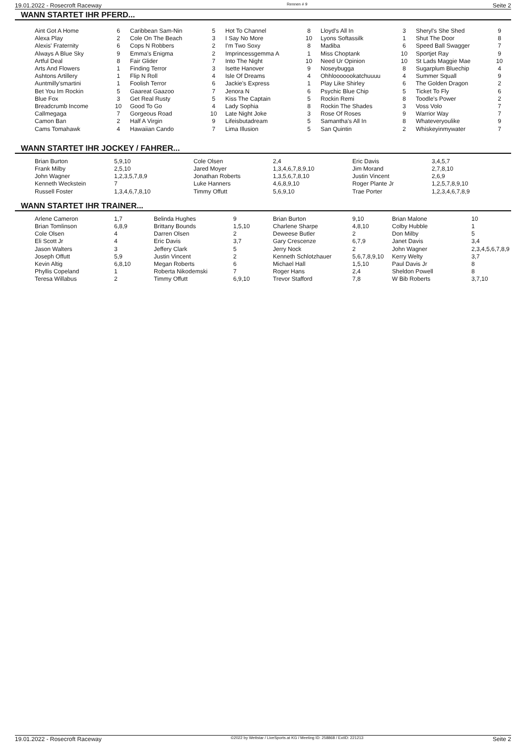19.01.2022 - Rosecroft Raceway Rennen # 9 Seite 2
WANN STARTET IHR PFERD...
| Aint Got A Home | 6 | Caribbean Sam-Nin | 5 | Hot To Channel | 8 | Lloyd's All In | 3 | Sheryl's She Shed | 9 |
| Alexa Play | 2 | Cole On The Beach | 3 | I Say No More | 10 | Lyons Softassilk | 1 | Shut The Door | 8 |
| Alexis' Fraternity | 6 | Cops N Robbers | 2 | I'm Two Soxy | 8 | Madiba | 6 | Speed Ball Swagger | 7 |
| Always A Blue Sky | 9 | Emma's Enigma | 2 | Imprincessgemma A | 1 | Miss Choptank | 10 | Sportjet Ray | 9 |
| Artful Deal | 8 | Fair Glider | 7 | Into The Night | 10 | Need Ur Opinion | 10 | St Lads Maggie Mae | 10 |
| Arts And Flowers | 1 | Finding Terror | 3 | Isette Hanover | 9 | Noseybugga | 8 | Sugarplum Bluechip | 4 |
| Ashtons Artillery | 1 | Flip N Roll | 4 | Isle Of Dreams | 4 | Ohhlooooookatchuuuu | 4 | Summer Squall | 9 |
| Auntmilly'smartini | 1 | Foolish Terror | 6 | Jackie's Express | 1 | Play Like Shirley | 6 | The Golden Dragon | 2 |
| Bet You Im Rockin | 5 | Gaareat Gaazoo | 7 | Jenora N | 6 | Psychic Blue Chip | 5 | Ticket To Fly | 6 |
| Blue Fox | 3 | Get Real Rusty | 5 | Kiss The Captain | 5 | Rockin Remi | 8 | Toodle's Power | 2 |
| Breadcrumb Income | 10 | Good To Go | 4 | Lady Sophia | 8 | Rockin The Shades | 3 | Voss Volo | 7 |
| Callmegaga | 7 | Gorgeous Road | 10 | Late Night Joke | 3 | Rose Of Roses | 9 | Warrior Way | 7 |
| Camon Ban | 2 | Half A Virgin | 9 | Lifeisbutadream | 5 | Samantha's All In | 8 | Whateveryoulike | 9 |
| Cams Tomahawk | 4 | Hawaiian Cando | 7 | Lima Illusion | 5 | San Quintin | 2 | Whiskeyinmywater | 7 |
WANN STARTET IHR JOCKEY / FAHRER...
| Brian Burton | 5,9,10 | Cole Olsen | 2,4 | Eric Davis | 3,4,5,7 |
| Frank Milby | 2,5,10 | Jared Moyer | 1,3,4,6,7,8,9,10 | Jim Morand | 2,7,8,10 |
| John Wagner | 1,2,3,5,7,8,9 | Jonathan Roberts | 1,3,5,6,7,8,10 | Justin Vincent | 2,6,9 |
| Kenneth Weckstein | 7 | Luke Hanners | 4,6,8,9,10 | Roger Plante Jr | 1,2,5,7,8,9,10 |
| Russell Foster | 1,3,4,6,7,8,10 | Timmy Offutt | 5,6,9,10 | Trae Porter | 1,2,3,4,6,7,8,9 |
WANN STARTET IHR TRAINER...
| Arlene Cameron | 1,7 | Belinda Hughes | 9 | Brian Burton | 9,10 | Brian Malone | 10 |
| Brian Tomlinson | 6,8,9 | Brittany Bounds | 1,5,10 | Charlene Sharpe | 4,8,10 | Colby Hubble | 1 |
| Cole Olsen | 4 | Darren Olsen | 2 | Deweese Butler | 2 | Don Milby | 5 |
| Eli Scott Jr | 4 | Eric Davis | 3,7 | Gary Crescenze | 6,7,9 | Janet Davis | 3,4 |
| Jason Walters | 3 | Jeffery Clark | 5 | Jerry Nock | 2 | John Wagner | 2,3,4,5,6,7,8,9 |
| Joseph Offutt | 5,9 | Justin Vincent | 2 | Kenneth Schlotzhauer | 5,6,7,8,9,10 | Kerry Welty | 3,7 |
| Kevin Altig | 6,8,10 | Megan Roberts | 6 | Michael Hall | 1,5,10 | Paul Davis Jr | 8 |
| Phyllis Copeland | 1 | Roberta Nikodemski | 7 | Roger Hans | 2,4 | Sheldon Powell | 8 |
| Teresa Willabus | 2 | Timmy Offutt | 6,9,10 | Trevor Stafford | 7,8 | W Bib Roberts | 3,7,10 |
19.01.2022 - Rosecroft Raceway ©2022 by Wettstar / LiveSports.at KG / Meeting ID: 258868 / ExtID: 221213 Seite 2